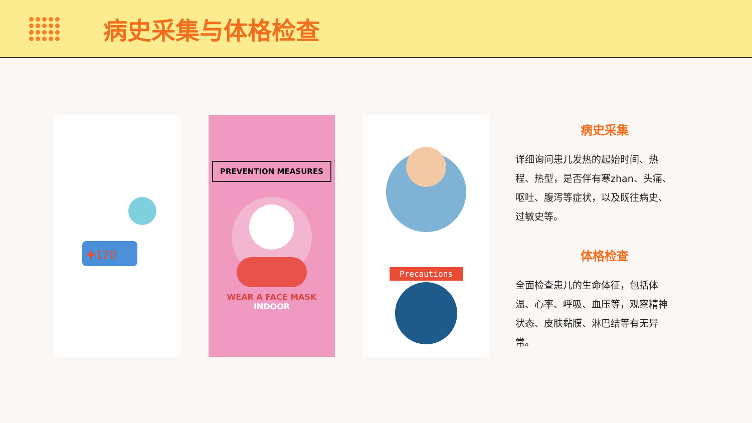病史采集与体格检查
✚120
PREVENTION MEASURES
WEAR A FACE MASK
INDOOR
Precautions
病史采集
详细询问患儿发热的起始时间、热程、热型，是否伴有寒zhan、头痛、呕吐、腹泻等症状，以及既往病史、过敏史等。
体格检查
全面检查患儿的生命体征，包括体温、心率、呼吸、血压等，观察精神状态、皮肤黏膜、淋巴结等有无异常。